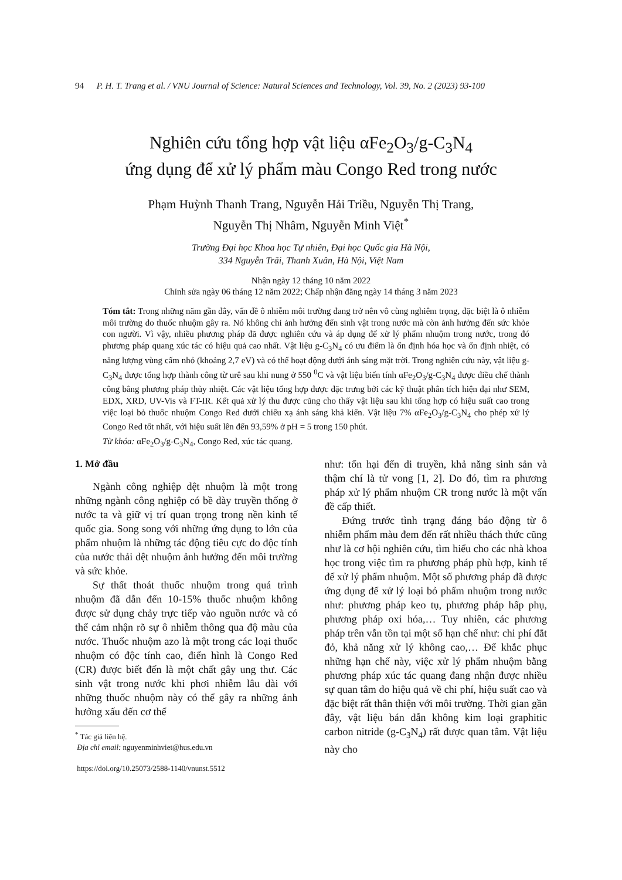94 P. H. T. Trang et al. / VNU Journal of Science: Natural Sciences and Technology, Vol. 39, No. 2 (2023) 93-100
Nghiên cứu tổng hợp vật liệu αFe<sub>2</sub>O<sub>3</sub>/g-C<sub>3</sub>N<sub>4</sub>
ứng dụng để xử lý phẩm màu Congo Red trong nước
Phạm Huỳnh Thanh Trang, Nguyễn Hải Triều, Nguyễn Thị Trang,
Nguyễn Thị Nhâm, Nguyễn Minh Việt<sup>*</sup>
Trường Đại học Khoa học Tự nhiên, Đại học Quốc gia Hà Nội,
334 Nguyễn Trãi, Thanh Xuân, Hà Nội, Việt Nam
Nhận ngày 12 tháng 10 năm 2022
Chỉnh sửa ngày 06 tháng 12 năm 2022; Chấp nhận đăng ngày 14 tháng 3 năm 2023
Tóm tắt: Trong những năm gần đây, vấn đề ô nhiễm môi trường đang trở nên vô cùng nghiêm trọng, đặc biệt là ô nhiễm môi trường do thuốc nhuộm gây ra. Nó không chỉ ảnh hưởng đến sinh vật trong nước mà còn ảnh hưởng đến sức khỏe con người. Vì vậy, nhiều phương pháp đã được nghiên cứu và áp dụng để xử lý phẩm nhuộm trong nước, trong đó phương pháp quang xúc tác có hiệu quả cao nhất. Vật liệu g-C<sub>3</sub>N<sub>4</sub> có ưu điểm là ổn định hóa học và ổn định nhiệt, có năng lượng vùng cấm nhỏ (khoảng 2,7 eV) và có thể hoạt động dưới ánh sáng mặt trời. Trong nghiên cứu này, vật liệu g-C<sub>3</sub>N<sub>4</sub> được tổng hợp thành công từ urê sau khi nung ở 550 <sup>0</sup>C và vật liệu biến tính αFe<sub>2</sub>O<sub>3</sub>/g-C<sub>3</sub>N<sub>4</sub> được điều chế thành công bằng phương pháp thủy nhiệt. Các vật liệu tổng hợp được đặc trưng bởi các kỹ thuật phân tích hiện đại như SEM, EDX, XRD, UV-Vis và FT-IR. Kết quả xử lý thu được cũng cho thấy vật liệu sau khi tổng hợp có hiệu suất cao trong việc loại bỏ thuốc nhuộm Congo Red dưới chiếu xạ ánh sáng khả kiến. Vật liệu 7% αFe<sub>2</sub>O<sub>3</sub>/g-C<sub>3</sub>N<sub>4</sub> cho phép xử lý Congo Red tốt nhất, với hiệu suất lên đến 93,59% ở pH = 5 trong 150 phút.
Từ khóa: αFe<sub>2</sub>O<sub>3</sub>/g-C<sub>3</sub>N<sub>4</sub>, Congo Red, xúc tác quang.
1. Mở đầu
Ngành công nghiệp dệt nhuộm là một trong những ngành công nghiệp có bề dày truyền thống ở nước ta và giữ vị trí quan trọng trong nền kinh tế quốc gia. Song song với những ứng dụng to lớn của phẩm nhuộm là những tác động tiêu cực do độc tính của nước thải dệt nhuộm ảnh hưởng đến môi trường và sức khỏe.
Sự thất thoát thuốc nhuộm trong quá trình nhuộm đã dẫn đến 10-15% thuốc nhuộm không được sử dụng chảy trực tiếp vào nguồn nước và có thể cảm nhận rõ sự ô nhiễm thông qua độ màu của nước. Thuốc nhuộm azo là một trong các loại thuốc nhuộm có độc tính cao, điển hình là Congo Red (CR) được biết đến là một chất gây ung thư. Các sinh vật trong nước khi phơi nhiễm lâu dài với những thuốc nhuộm này có thể gây ra những ảnh hưởng xấu đến cơ thể
<sup>*</sup> Tác giả liên hệ.
Địa chỉ email: nguyenminhviet@hus.edu.vn
https://doi.org/10.25073/2588-1140/vnunst.5512
như: tổn hại đến di truyền, khả năng sinh sản và thậm chí là tử vong [1, 2]. Do đó, tìm ra phương pháp xử lý phẩm nhuộm CR trong nước là một vấn đề cấp thiết.
Đứng trước tình trạng đáng báo động từ ô nhiễm phẩm màu đem đến rất nhiều thách thức cũng như là cơ hội nghiên cứu, tìm hiểu cho các nhà khoa học trong việc tìm ra phương pháp phù hợp, kinh tế để xử lý phẩm nhuộm. Một số phương pháp đã được ứng dụng để xử lý loại bỏ phẩm nhuộm trong nước như: phương pháp keo tụ, phương pháp hấp phụ, phương pháp oxi hóa,… Tuy nhiên, các phương pháp trên vẫn tồn tại một số hạn chế như: chi phí đắt đỏ, khả năng xử lý không cao,… Để khắc phục những hạn chế này, việc xử lý phẩm nhuộm bằng phương pháp xúc tác quang đang nhận được nhiều sự quan tâm do hiệu quả về chi phí, hiệu suất cao và đặc biệt rất thân thiện với môi trường. Thời gian gần đây, vật liệu bán dẫn không kim loại graphitic carbon nitride (g-C<sub>3</sub>N<sub>4</sub>) rất được quan tâm. Vật liệu này cho